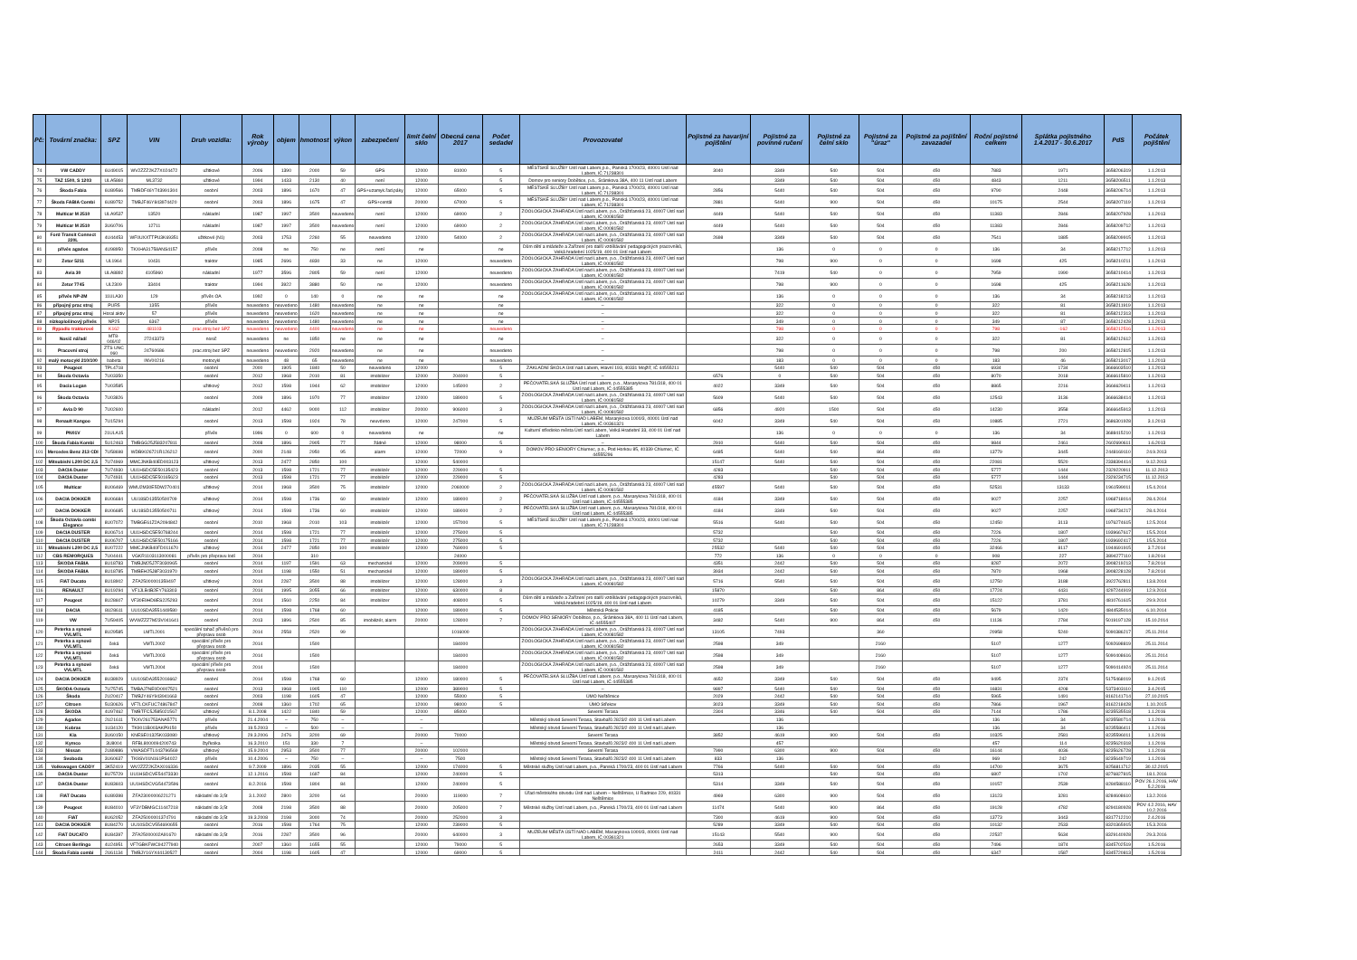| Pč: | Tovární značka: | SPZ | VIN | Druh vozidla: | Rok výroby | objem | hmotnost | výkon | zabezpečení | limit čelní sklo | Obecná cena 2017 | Počet sedadel | Provozovatel | Pojistné za havarijní pojištění | Pojistné za povinné ručení | Pojistné za čelní sklo | Pojistné za "úraz" | Pojistné za pojištění zavazadel | Roční pojistné celkem | Splátka pojistného 1.4.2017 - 30.6.2017 | PdS | Počátek pojištění |
| --- | --- | --- | --- | --- | --- | --- | --- | --- | --- | --- | --- | --- | --- | --- | --- | --- | --- | --- | --- | --- | --- | --- |
| 74 | VW CADDY | 6U49015 | WV2ZZZ2KZ7X024472 | užitkové | 2006 | 1390 | 2000 | 59 | GPS | 12000 | 81000 | 5 | MĚSTSKÉ SLUŽBY Ústí nad Labem,p.o., Panská 1700/23, 40001 Ústí nad Labem, IČ 71238301 | 3040 | 3349 | 540 | 504 | 450 | 7883 | 1971 | 3658206319 | 1.1.2013 |
| 75 | TAZ 1500, S 1203 | ULA5860 | ML3732 | užitkové | 1994 | 1433 | 2130 | 40 | není | 12000 | | 5 | Domov pro seniory Dobětice, p.o., Šrámkova 38A, 400 11 Ústí nad Labem | | 3349 | 540 | 504 | 450 | 4843 | 1211 | 3658206511 | 1.1.2013 |
| 76 | Škoda Fabia | 6U89566 | TMBDF46Y743991304 | osobní | 2003 | 1896 | 1670 | 47 | GPS+uzamyk.řad.páky | 12000 | 65000 | 5 | MĚSTSKÉ SLUŽBY Ústí nad Labem,p.o., Panská 1700/23, 40001 Ústí nad Labem, IČ 71238301 | 2856 | 5440 | 540 | 504 | 450 | 9790 | 2448 | 3658206714 | 1.1.2013 |
| 77 | Škoda FABIA Combi | 6U89752 | TMBJF46Y843974420 | osobní | 2003 | 1896 | 1675 | 47 | GPS+centál | 20000 | 67000 | 5 | MĚSTSKÉ SLUŽBY Ústí nad Labem,p.o., Panská 1700/23, 40001 Ústí nad Labem, IČ 71238301 | 2881 | 5440 | 900 | 504 | 450 | 10175 | 2544 | 3658207119 | 1.1.2013 |
| 78 | Multicar M 2510 | ULA9537 | 13520 | nákladní | 1987 | 1997 | 3500 | neuvedeno | není | 12000 | 69000 | 2 | ZOOLOGICKÁ ZAHRADA Ústí nad Labem, p.o., Drážďanská 23, 40007 Ústí nad Labem, IČ 00081582 | 4449 | 5440 | 540 | 504 | 450 | 11383 | 2846 | 3658207928 | 1.1.2013 |
| 79 | Multicar M 2510 | 3U60706 | 12711 | nákladní | 1987 | 1997 | 3500 | neuvedeno | není | 12000 | 69000 | 2 | ZOOLOGICKÁ ZAHRADA Ústí nad Labem, p.o., Drážďanská 23, 40007 Ústí nad Labem, IČ 00081582 | 4449 | 5440 | 540 | 504 | 450 | 11383 | 2846 | 3658209712 | 1.1.2013 |
| 80 | Ford Transit Connect 220L | 4U44453 | WF0UXXTTPU3K69351 | užitkové (N1) | 2003 | 1753 | 2260 | 55 | neuvedeno | 12000 | 54000 | 2 | ZOOLOGICKÁ ZAHRADA Ústí nad Labem, p.o., Drážďanská 23, 40007 Ústí nad Labem, IČ 00081582 | 2698 | 3349 | 540 | 504 | 450 | 7541 | 1885 | 3658209915 | 1.1.2013 |
| 81 | přívěs agados | 4U98950 | TKXHA31758ANS4157 | přívěs | 2008 | ne | 750 | ne | není | ne | | ne | Dům dětí a mládeže a Zařízení pro další vzdělávání pedagogických pracovníků, Velká hradební 1025/19, 400 01 Ústí nad Labem | | 136 | 0 | 0 | 0 | 136 | 34 | 3658217712 | 1.1.2013 |
| 82 | Zetor 5211 | UL1964 | 10431 | traktor | 1985 | 2696 | 4830 | 33 | ne | 12000 | | neuvedeno | ZOOLOGICKÁ ZAHRADA Ústí nad Labem, p.o., Drážďanská 23, 40007 Ústí nad Labem, IČ 00081582 | | 798 | 900 | 0 | 0 | 1698 | 425 | 3658210211 | 1.1.2013 |
| 83 | Avia 30 | ULA8892 | 4105960 | nákladní | 1977 | 3596 | 2805 | 59 | není | 12000 | | neuvedeno | ZOOLOGICKÁ ZAHRADA Ústí nad Labem, p.o., Drážďanská 23, 40007 Ústí nad Labem, IČ 00081582 | | 7419 | 540 | 0 | 0 | 7959 | 1990 | 3658210414 | 1.1.2013 |
| 84 | Zetor 7745 | UL2309 | 33404 | traktor | 1994 | 3922 | 3880 | 50 | ne | 12000 | | neuvedeno | ZOOLOGICKÁ ZAHRADA Ústí nad Labem, p.o., Drážďanská 23, 40007 Ústí nad Labem, IČ 00081582 | | 798 | 900 | 0 | 0 | 1698 | 425 | 3658211628 | 1.1.2013 |
| 85 | přívěs NP-2M | 11ULA30 | 129 | přívěs OA | 1992 | 0 | 140 | 0 | ne | ne | | ne | ZOOLOGICKÁ ZAHRADA Ústí nad Labem, p.o., Drážďanská 23, 40007 Ústí nad Labem, IČ 00081582 | | 136 | 0 | 0 | 0 | 136 | 34 | 3658218213 | 1.1.2013 |
| 86 | přípojný prac stroj | PUR5 | 1355 | přívěs | neuvedeno | neuvedeno | 1480 | neuvedeno | ne | ne | | ne | – | | 322 | 0 | 0 | 0 | 322 | 81 | 3658211919 | 1.1.2013 |
| 87 | přípojný prac stroj | Horal aktiv | 57 | přívěs | neuvedeno | neuvedeno | 1620 | neuvedeno | ne | ne | | ne | – | | 322 | 0 | 0 | 0 | 322 | 81 | 3658212313 | 1.1.2013 |
| 88 | nízkoplošinový přívěs | NP25 | 6367 | přívěs | neuvedeno | neuvedeno | 1480 | neuvedeno | ne | ne | | ne | – | | 349 | 0 | 0 | 0 | 349 | 87 | 3658212428 | 1.1.2013 |
| 89 | Rypadlo traktorové | K162 | 481103 | prac.stroj bez SPZ | neuvedeno | neuvedeno | 4400 | neuvedeno | ne | ne | | neuvedeno | – | | 798 | 0 | 0 | 0 | 798 | -162 | 3658212516 | 1.1.2013 |
| 90 | Nosič nářadí | MT8-046/02 | 27243373 | nosič | neuvedeno | ne | 1850 | ne | ne | ne | | ne | – | | 322 | 0 | 0 | 0 | 322 | 81 | 3658212612 | 1.1.2013 |
| 91 | Pracovní stroj | ZTS UNC 060 | 24760686 | prac.stroj bez SPZ | neuvedeno | neuvedeno | 2920 | neuvedeno | ne | ne | | neuvedeno | – | | 798 | 0 | 0 | 0 | 798 | 200 | 3658212815 | 1.1.2013 |
| 92 | malý motocykl 210/100 | babeta | INV00216 | motocykl | neuvedeno | 48 | 65 | neuvedeno | ne | ne | | neuvedeno | – | | 183 | 0 | 0 | 0 | 183 | 46 | 3658213017 | 1.1.2013 |
| 93 | Peugeot | TPL4718 | | osobní | 2000 | 1905 | 1840 | 50 | neuvedeno | 12000 | | 5 | ZÁKLADNÍ ŠKOLA Ústí nad Labem, Hlavní 193, 40331 Mojžíř, IČ 44555211 | | 5440 | 540 | 504 | 450 | 6934 | 1734 | 3666603510 | 1.1.2013 |
| 94 | Škoda Octavia | 7U03350 | | osobní | 2012 | 1968 | 2010 | 81 | imobilizer | 12000 | 204000 | 5 | – | 6576 | 0 | 540 | 504 | 450 | 8070 | 2018 | 3666615810 | 1.1.2013 |
| 95 | Dacia Logan | 7U03585 | | užitkový | 2012 | 1598 | 1944 | 62 | imobilizer | 12000 | 145000 | 2 | PEČOVATELSKÁ SLUŽBA Ústí nad Labem, p.o., Masarykova 781/318, 400 01 Ústí nad Labem, IČ 44555385 | 4022 | 3349 | 540 | 504 | 450 | 8865 | 2216 | 3666629411 | 1.1.2013 |
| 96 | Škoda Octavia | 7U03826 | | osobní | 2009 | 1896 | 1970 | 77 | imobilizer | 12000 | 189000 | 5 | ZOOLOGICKÁ ZAHRADA Ústí nad Labem, p.o., Drážďanská 23, 40007 Ústí nad Labem, IČ 00081582 | 5609 | 5440 | 540 | 504 | 450 | 12543 | 3136 | 3666638414 | 1.1.2013 |
| 97 | Avia D 90 | 7U02600 | | nákladní | 2012 | 4462 | 9000 | 112 | imobilizer | 20000 | 906000 | 3 | ZOOLOGICKÁ ZAHRADA Ústí nad Labem, p.o., Drážďanská 23, 40007 Ústí nad Labem, IČ 00081582 | 6856 | 4920 | 1500 | 504 | 450 | 14230 | 3558 | 3666645913 | 1.1.2013 |
| 98 | Renault Kangoo | 7U15294 | | osobní | 2013 | 1598 | 1924 | 78 | neuvdeno | 12000 | 247000 | 5 | MUZEUM MĚSTA ÚSTÍ NAD LABEM, Masarykova 1000/3, 40001 Ústí nad Labem, IČ 00361321 | 6042 | 3349 | 540 | 504 | 450 | 10885 | 2721 | 3686301928 | 3.1.2013 |
| 99 | PN01V | 21ULA15 | | přívěs | 1996 | 0 | 600 | 0 | neuvedeno | ne | | ne | Kulturní středisko města Ústí nad Labem, Velká Hradební 33, 400 01 Ústí nad Labem | | 136 | 0 | 0 | 0 | 136 | 34 | 3688415210 | 1.1.2013 |
| 100 | Škoda Fabia Kombi | 5U12463 | TMBGG25J583207811 | osobní | 2008 | 1896 | 2905 | 77 | žádné | 12000 | 98000 | 5 | – | 2910 | 5440 | 540 | 504 | 450 | 9844 | 2461 | 2602690611 | 1.6.2013 |
| 101 | Mercedes Benz 213 CDI | 7U58698 | WDB9026721R126212 | osobní | 2000 | 2148 | 2950 | 95 | alarm | 12000 | 72000 | 9 | DOMOV PRO SENIORY Chlumec, p.o., Pod Horkou 85, 40339 Chlumec, IČ 44555296 | 6485 | 5440 | 540 | 864 | 450 | 13779 | 3445 | 2448169110 | 24.9.2013 |
| 102 | Mitsubishi L200 DC 2,5 | 7U74969 | MMCJNKB40ED003123 | užitkový | 2013 | 2477 | 2850 | 100 | | 12000 | 540000 | | | 15147 | 5440 | 540 | 504 | 450 | 22081 | 5520 | 2338394414 | 9.12.2013 |
| 103 | DACIA Duster | 7U74930 | UU1HSDC5E50135423 | osobní | 2013 | 1598 | 1721 | 77 | imobilizér | 12000 | 229000 | 5 | | 4283 | | 540 | 504 | 450 | 5777 | 1444 | 2329220911 | 11.12.2013 |
| 104 | DACIA Duster | 7U74931 | UU1HSDC5E50165623 | osobní | 2013 | 1598 | 1721 | 77 | imobilizér | 12000 | 229000 | 5 | | 4283 | | 540 | 504 | 450 | 5777 | 1444 | 2329234715 | 11.12.2013 |
| 105 | Multicar | 8U06469 | WMU2M30E5DW270401 | užitkový | 2014 | 1968 | 3500 | 75 | imobilizér | 12000 | 2060000 | 2 | ZOOLOGICKÁ ZAHRADA Ústí nad Labem, p.o., Drážďanská 23, 40007 Ústí nad Labem, IČ 00081582 | 45597 | 5440 | 540 | 504 | 450 | 52531 | 13133 | 1961599011 | 15.4.2014 |
| 106 | DACIA DOKKER | 8U06684 | UU18SD13550500709 | užitkový | 2014 | 1598 | 1736 | 60 | imobilizér | 12000 | 189000 | 2 | PEČOVATELSKÁ SLUŽBA Ústí nad Labem, p.o., Masarykova 781/318, 400 01 Ústí nad Labem, IČ 44555385 | 4184 | 3349 | 540 | 504 | 450 | 9027 | 2257 | 1968718014 | 28.4.2014 |
| 107 | DACIA DOKKER | 8U06685 | UU18SD13550500711 | užitkový | 2014 | 1598 | 1736 | 60 | imobilizér | 12000 | 189000 | 2 | PEČOVATELSKÁ SLUŽBA Ústí nad Labem, p.o., Masarykova 781/318, 400 01 Ústí nad Labem, IČ 44555385 | 4184 | 3349 | 540 | 504 | 450 | 9027 | 2257 | 1968734217 | 28.4.2014 |
| 108 | Škoda Octavia combi Elegance | 8U07072 | TMBGE61Z2A2094842 | osobní | 2010 | 1968 | 2010 | 103 | imobilizér | 12000 | 157000 | 5 | MĚSTSKÉ SLUŽBY Ústí nad Labem,p.o., Panská 1700/23, 40001 Ústí nad Labem, IČ 71238301 | 5516 | 5440 | 540 | 504 | 450 | 12450 | 3113 | 1976274615 | 12.5.2014 |
| 109 | DACIA DUSTER | 8U06714 | UU1HSDC5E50768244 | osobní | 2014 | 1598 | 1721 | 77 | imobilizér | 12000 | 275000 | 5 | | 5732 | | 540 | 504 | 450 | 7226 | 1807 | 1939667617 | 15.5.2014 |
| 110 | DACIA DUSTER | 8U06707 | UU1HSDC5E50175166 | osobní | 2014 | 1598 | 1721 | 77 | imobilizér | 12000 | 275000 | 5 | | 5732 | | 540 | 504 | 450 | 7226 | 1807 | 1939692417 | 15.5.2014 |
| 111 | Mitsubishi L200 DC 2,5 | 8U07222 | MMCJNKB40FD011670 | užitkový | 2014 | 2477 | 2850 | 100 | imobilizér | 12000 | 769000 | 5 | | 25532 | 5440 | 540 | 504 | 450 | 32466 | 8117 | 1944691915 | 3.7.2014 |
| 112 | CBS REMORQUES | 7U04441 | VGKR1103113000081 | přívěs pro přepravu lodí | 2014 | | 310 | | | | 24000 | | | 772 | 136 | 0 | 0 | 0 | 908 | 227 | 3894277110 | 1.8.2014 |
| 113 | ŠKODA FABIA | 8U18783 | TMBJM25J7F3030965 | osobní | 2014 | 1197 | 1591 | 63 | mechanické | 12000 | 209000 | 5 | | 4351 | 2442 | 540 | 504 | 450 | 8287 | 2072 | 3908219213 | 7.8.2014 |
| 114 | ŠKODA FABIA | 8U18785 | TMBEH25J8F3031970 | osobní | 2014 | 1198 | 1550 | 51 | mechanické | 12000 | 189000 | 5 | | 3934 | 2442 | 540 | 504 | 450 | 7870 | 1968 | 3908228128 | 7.8.2014 |
| 115 | FIAT Ducato | 8U18902 | ZFA25000001359497 | užitkový | 2014 | 2287 | 3500 | 88 | imobilizer | 12000 | 128000 | 3 | ZOOLOGICKÁ ZAHRADA Ústí nad Labem, p.o., Drážďanská 23, 40007 Ústí nad Labem, IČ 00081582 | 5716 | 5540 | 540 | 504 | 450 | 12750 | 3188 | 3922762811 | 13.8.2014 |
| 116 | RENAULT | 8U19294 | VF1JLB4B2EY763303 | osobní | 2014 | 1995 | 3055 | 66 | imobilizer | 12000 | 630000 | 8 | | 15870 | | 540 | 864 | 450 | 17724 | 4431 | 4297244919 | 12.9.2014 |
| 117 | Peugeot | 8U28607 | VF30E9HD8ES225293 | osobní | 2014 | 1560 | 2250 | 84 | imobilizer | 12000 | 408000 | 5 | Dům dětí a mládeže a Zařízení pro další vzdělávání pedagogických pracovníků, Velká hradební 1025/19, 400 01 Ústí nad Labem | 10279 | 3349 | 540 | 504 | 450 | 15122 | 3781 | 4810761615 | 29.9.2014 |
| 118 | DACIA | 8U28611 | UU10SDA3551449580 | osobní | 2014 | 1598 | 1768 | 60 | | 12000 | 189000 | 5 | Městská Policie | 4185 | | 540 | 504 | 450 | 5679 | 1420 | 4844535014 | 6.10.2014 |
| 119 | VW | 7U59405 | WVWZZZ7M23V041641 | osobní | 2013 | 1896 | 2500 | 85 | imobilizér, alarm | 20000 | 128000 | 7 | DOMOV PRO SENIORY Dobětice, p.o., Šrámkova 38A, 400 11 Ústí nad Labem, IČ 44555407 | 3482 | 5440 | 900 | 864 | 450 | 11136 | 2784 | 5019197128 | 15.10.2014 |
| 120 | Peterka a synové VVLMTL | 8U29585 | LMTL2001 | speciální tahač přívěsů pro přepravu osob | 2014 | 2558 | 2520 | 99 | | | 1016000 | | ZOOLOGICKÁ ZAHRADA Ústí nad Labem, p.o., Drážďanská 23, 40007 Ústí nad Labem, IČ 00081582 | 13105 | 7493 | | 360 | | 20958 | 5240 | 5090386217 | 25.11.2014 |
| 121 | Peterka a synové VVLMTL | čeká | VMTL2002 | speciální přívěs pro přepravu osob | 2014 | | 1500 | | | | 184000 | | ZOOLOGICKÁ ZAHRADA Ústí nad Labem, p.o., Drážďanská 23, 40007 Ústí nad Labem, IČ 00081582 | 2598 | 349 | | 2160 | | 5107 | 1277 | 5092698819 | 25.11.2014 |
| 122 | Peterka a synové VVLMTL | čeká | VMTL2003 | speciální přívěs pro přepravu osob | 2014 | | 1500 | | | | 184000 | | ZOOLOGICKÁ ZAHRADA Ústí nad Labem, p.o., Drážďanská 23, 40007 Ústí nad Labem, IČ 00081582 | 2598 | 349 | | 2160 | | 5107 | 1277 | 5090408616 | 25.11.2014 |
| 123 | Peterka a synové VVLMTL | čeká | VMTL2004 | speciální přívěs pro přepravu osob | 2014 | | 1500 | | | | 184000 | | ZOOLOGICKÁ ZAHRADA Ústí nad Labem, p.o., Drážďanská 23, 40007 Ústí nad Labem, IČ 00081582 | 2598 | 349 | | 2160 | | 5107 | 1277 | 5090414924 | 25.11.2014 |
| 124 | DACIA DOKKER | 8U38929 | UU10SDA3552016662 | osobní | 2014 | 1598 | 1768 | 60 | | 12000 | 180000 | 5 | PEČOVATELSKÁ SLUŽBA Ústí nad Labem, p.o., Masarykova 781/318, 400 01 Ústí nad Labem, IČ 44555385 | 4652 | 3349 | 540 | 504 | 450 | 9495 | 2374 | 5175468019 | 9.1.2015 |
| 125 | ŠKODA Octavia | 7U75745 | TMBAJ7NE0D0007521 | osobní | 2013 | 1968 | 1905 | 110 | | 12000 | 389000 | 5 | – | 9897 | 5440 | 540 | 504 | 450 | 16831 | 4208 | 5373403110 | 3.4.2015 |
| 126 | Škoda | 2U20417 | TMBJY46Y943941663 | osobní | 2003 | 1198 | 1605 | 47 | | 12000 | 55000 | 5 | ÚMO Neštěmice | 2029 | 2442 | 540 | 504 | 450 | 5965 | 1491 | 8162141714 | 27.10.2015 |
| 127 | Citroen | 5U30626 | VF7LCKFUC74867847 | osobní | 2008 | 1360 | 1702 | 65 | | 12000 | 98000 | 5 | ÚMO Střekov | 3023 | 3349 | 540 | 504 | 450 | 7866 | 1967 | 8162218428 | 1.10.2015 |
| 128 | ŠKODA | 4U97462 | TMBTFC5J585021567 | užitkový | 8.1.2008 | 1422 | 1840 | 59 | | 12000 | 85000 | | Severní Terasa | 2304 | 3346 | 540 | 504 | 450 | 7144 | 1786 | 8235535518 | 1.1.2016 |
| 129 | Agados | 2U21611 | TKXV261753ANA5771 | přívěs | 21.4.2004 | – | 750 | – | | – | | | Městský obvod Severní Terasa, Stavbařů 2823/2 400 11 Ústí nad Labem | | 136 | | | | 136 | 34 | 8235580714 | 1.1.2016 |
| 130 | Kobras | 1U34120 | TK9011B003AKP9150 | přívěs | 19.5.2003 | – | 500 | – | | – | | | Městský obvod Severní Terasa, Stavbařů 2823/2 400 11 Ústí nad Labem | | 136 | | | | 136 | 34 | 8235586411 | 1.1.2016 |
| 131 | Kia | 3U60150 | KNESE01325K033080 | užitkový | 29.3.2006 | 2476 | 3200 | 69 | | 20000 | 70000 | | Severní Terasa | 3852 | 4619 | 900 | 504 | 450 | 10325 | 2581 | 8235596011 | 1.1.2016 |
| 132 | Kymco | 3U8004 | RFBL8000094200743 | čtyřkolka | 16.3.2010 | 151 | 330 | 7 | | – | | | Městský obvod Severní Terasa, Stavbařů 2823/2 400 11 Ústí nad Labem | | 457 | | | | 457 | 114 | 8235620318 | 1.1.2016 |
| 133 | Nissan | 2U89886 | VWASDFTL043796569 | užitkový | 15.9.2004 | 2953 | 3500 | 77 | | 20000 | 102000 | | Severní Terasa | 7990 | 6300 | 900 | 504 | 450 | 16144 | 4036 | 8235626728 | 1.1.2016 |
| 134 | Svoboda | 3U60637 | TK9SV01N161PS4022 | přívěs | 10.4.2006 | – | 750 | – | | – | 7500 | | Městský obvod Severní Terasa, Stavbařů 2823/2 400 11 Ústí nad Labem | 833 | 136 | | | | 969 | 242 | 8235649719 | 1.1.2016 |
| 135 | Volkswagen CADDY | 3K52419 | WV2ZZZ2KZAX016336 | osobní | 9.7.2009 | 1896 | 2035 | 55 | | 12000 | 174000 | 5 | Městské služby Ústí nad Labem, p.o., Panská 1700/23, 400 01 Ústí nad Labem | 7766 | 5440 | 540 | 504 | 450 | 14700 | 3675 | 8256811712 | 30.12.2015 |
| 136 | DACIA Duster | 8U75729 | UU1HSDCVE54473330 | osobní | 12.1.2016 | 1598 | 1697 | 84 | | 12000 | 240000 | 5 | | 5313 | | 540 | 504 | 450 | 6807 | 1702 | 8276827815 | 18.1.2016 |
| 137 | DACIA Duster | 8U83603 | UU1HSDCVG54473596 | osobní | 8.2.2016 | 1598 | 1804 | 84 | | 12000 | 240000 | 5 | | 5314 | 3349 | 540 | 504 | 450 | 10157 | 2539 | 8284588110 | POV 26.1.2016, HAV 5.2.2016 |
| 138 | FIAT Ducato | 6U89398 | ZFA23000006221271 | nákladní do 3,5t | 3.1.2002 | 2800 | 3200 | 64 | | 20000 | 119000 | 7 | Úřad městského obvodu Ústí nad Labem – Neštěmice, U Radnice 229, 40331 Neštěmice | 4969 | 6300 | 900 | 504 | 450 | 13123 | 3281 | 8284608610 | 13.2.2016 |
| 139 | Peugeot | 8U84010 | VF3YDBMGC11447218 | nákladní do 3,5t | 2008 | 2198 | 3500 | 88 | | 20000 | 205000 | 7 | Městské služby Ústí nad Labem, p.o., Panská 1700/23, 400 01 Ústí nad Labem | 11474 | 5440 | 900 | 864 | 450 | 19128 | 4782 | 8294180928 | POV 4.2.2016, HAV 10.2.2016 |
| 140 | FIAT | 8U62052 | ZFA25000001374791 | nákladní do 3,5t | 19.3.2008 | 2198 | 3000 | 74 | | 20000 | 252000 | 3 | | 7300 | 4619 | 900 | 504 | 450 | 13773 | 3443 | 8317712210 | 2.4.2016 |
| 141 | DACIA DOKKER | 8U84270 | UU10SDCV554690655 | osobní | 2016 | 1598 | 1764 | 75 | | 12000 | 239000 | 5 | | 5289 | 3349 | 540 | 504 | 450 | 10132 | 2533 | 8320365915 | 15.3.2016 |
| 142 | FIAT DUCATO | 8U84397 | ZFA25000002A91670 | nákladní do 3,5t | 2016 | 2287 | 3500 | 96 | | 20000 | 640000 | 3 | MUZEUM MĚSTA ÚSTÍ NAD LABEM, Masarykova 1000/3, 40001 Ústí nad Labem, IČ 00361321 | 15143 | 5540 | 900 | 504 | 450 | 22537 | 5634 | 8329140928 | 29.3.2016 |
| 143 | Citroen Berlingo | 4U24951 | VF7GBKFWC94277940 | osobní | 2007 | 1360 | 1655 | 55 | | 12000 | 79000 | 5 | | 2653 | 3349 | 540 | 504 | 450 | 7496 | 1874 | 8345702519 | 1.5.2016 |
| 144 | Škoda Fabia combi | 2U61134 | TMBJY16YX44130527 | osobní | 2004 | 1198 | 1605 | 47 | | 12000 | 69000 | 5 | | 2411 | 2442 | 540 | 504 | 450 | 6347 | 1587 | 8345720813 | 1.5.2016 |